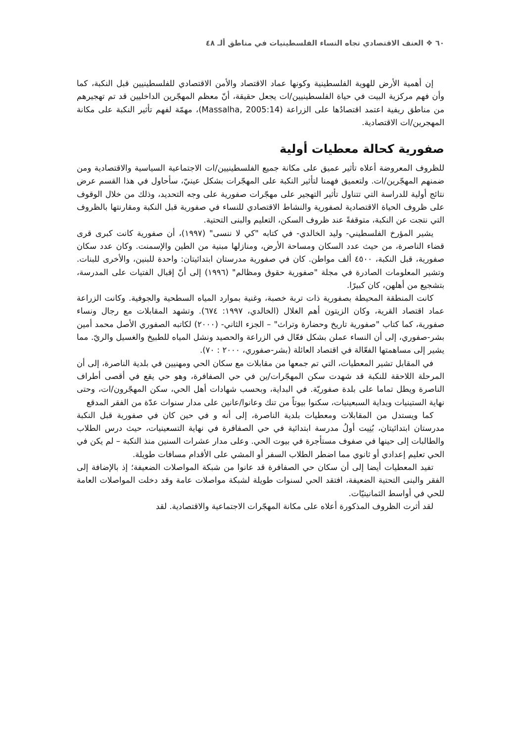٦٠ ❖ العنف الاقتصادي تجاه النساء الفلسطينيات في مناطق ألـ ٤٨
إن أهمية الأرض للهوية الفلسطينية وكونها عماد الاقتصاد والأمن الاقتصادي للفلسطينيين قبل النكبة، كما وأن فهم مركزية البيت في حياة الفلسطينيين/ات يجعل حقيقة، أنّ معظم المهجّرين الداخليين قد تم تهجيرهم من مناطق ريفية اعتمد اقتصادُها على الزراعة (Massalha, 2005:14)، مهمّة لفهم تأثير النكبة على مكانة المهجرين/ات الاقتصادية.
صفورية كحالة معطيات أولية
للظروف المعروضة أعلاه تأثير عميق على مكانة جميع الفلسطينيين/ات الاجتماعية السياسية والاقتصادية ومن ضمنهم المهجّرين/ات. ولتعميق فهمنا لتأثير النكبة على المهجّرات بشكل عينيّ، سأحاول في هذا القسم عرض نتائج أولية للدراسة التي تتناول تأثير التهجير على مهجّرات صفورية على وجه التحديد، وذلك من خلال الوقوف على ظروف الحياة الاقتصادية لصفورية والنشاط الاقتصادي للنساء في صفورية قبل النكبة ومقارنتها بالظروف التي نتجت عن النكبة، متوقفةً عند ظروف السكن، التعليم والبنى التحتية.
يشير المؤرخ الفلسطيني- وليد الخالدي- في كتابه "كي لا ننسى" (١٩٩٧)، أن صفورية كانت كبرى قرى قضاء الناصرة، من حيث عدد السكان ومساحة الأرض، ومنازلها مبنية من الطين والإسمنت. وكان عدد سكان صفورية، قبل النكبة، ٤٥٠٠ ألف مواطن. كان في صفورية مدرستان ابتدائيتان: واحدة للبنين، والأخرى للبنات. وتشير المعلومات الصادرة في مجلة "صفورية حقوق ومظالم" (١٩٩٦) إلى أنّ إقبال الفتيات على المدرسة، بتشجيع من أهلهن، كان كبيرًا.
كانت المنطقة المحيطة بصفورية ذات تربة خصبة، وغنية بموارد المياه السطحية والجوفية. وكانت الزراعة عماد اقتصاد القرية، وكان الزيتون أهم الغلال (الخالدي، ١٩٩٧: ٦٧٤). وتشهد المقابلات مع رجال ونساء صفورية، كما كتاب "صفورية تاريخ وحضارة وتراث" – الجزء الثاني- (٢٠٠٠) لكاتبه الصفوري الأصل محمد أمين بشر-صفوري، إلى أن النساء عملن بشكل فعّال في الزراعة والحصيد ونشل المياه للطبيخ والغسيل والريّ. مما يشير إلى مساهمتها الفعّالة في اقتصاد العائلة (بشر-صفوري، ٢٠٠٠ : ٧٠).
في المقابل تشير المعطيات، التي تم جمعها من مقابلات مع سكان الحي ومهنيين في بلدية الناصرة، إلى أن المرحلة اللاحقة للنكبة قد شهدت سكن المهجّرات/ين في حي الصفافرة، وهو حي يقع في أقصى أطراف الناصرة ويطل تماما على بلدة صفوريّة. في البداية، وبحسب شهادات أهل الحي، سكن المهجّرون/ات، وحتى نهاية الستينيات وبداية السبعينيات، سكنوا بيوتاً من تنك وعانوا/عانين على مدار سنوات عدّة من الفقر المدقع
كما ويستدل من المقابلات ومعطيات بلدية الناصرة، إلى أنه و في حين كان في صفورية قبل النكبة مدرستان ابتدائيتان، بُنِيت أولُ مدرسة ابتدائية في حي الصفافرة في نهاية التسعينيات، حيث درس الطلاب والطالبات إلى حينها في صفوف مستأجرة في بيوت الحي. وعلى مدار عشرات السنين منذ النكبة – لم يكن في الحي تعليم إعدادي أو ثانوي مما اضطر الطلاب السفر أو المشي على الأقدام مسافات طويلة.
تفيد المعطيات أيضا إلى أن سكان حي الصفافرة قد عانوا من شبكة المواصلات الضعيفة؛ إذ بالإضافة إلى الفقر والبنى التحتية الضعيفة، افتقد الحي لسنوات طويلة لشبكة مواصلات عامة وقد دخلت المواصلات العامة للحي في أواسط الثمانينيّات.
لقد أثرت الظروف المذكورة أعلاه على مكانة المهجّرات الاجتماعية والاقتصادية. لقد